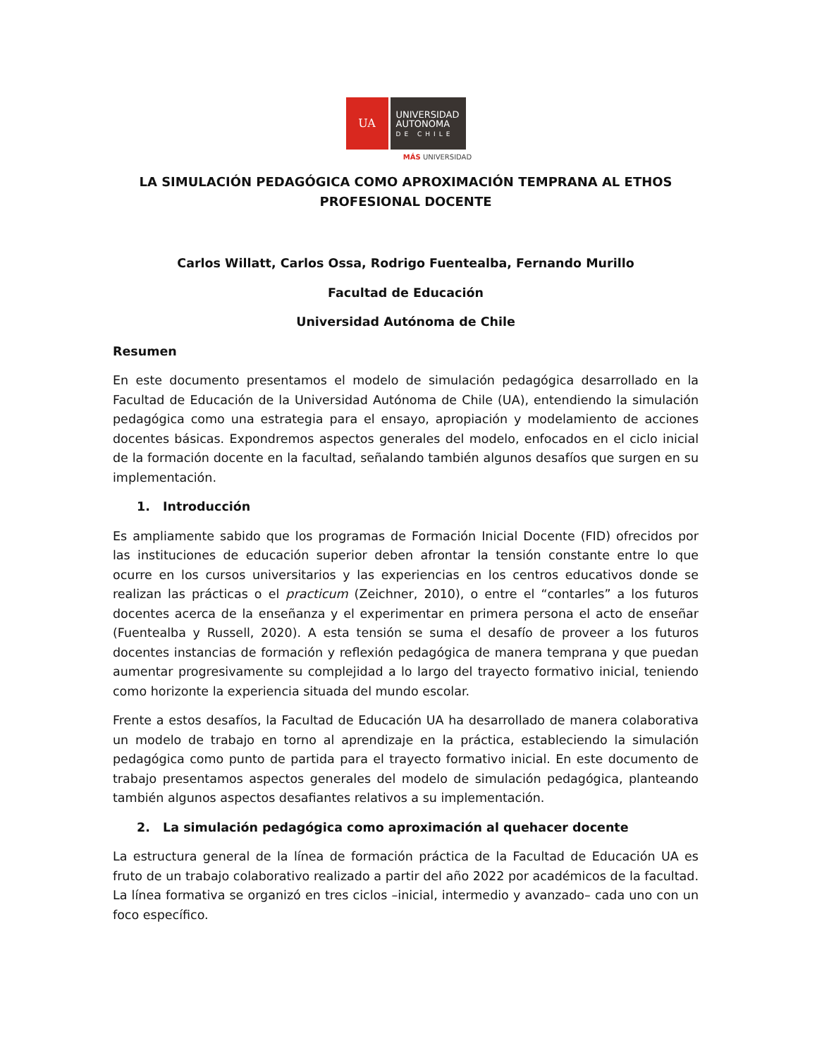UA
UNIVERSIDAD
AUTONOMA
DE CHILE
MÁS UNIVERSIDAD
LA SIMULACIÓN PEDAGÓGICA COMO APROXIMACIÓN TEMPRANA AL ETHOS PROFESIONAL DOCENTE
Carlos Willatt, Carlos Ossa, Rodrigo Fuentealba, Fernando Murillo
Facultad de Educación
Universidad Autónoma de Chile
Resumen
En este documento presentamos el modelo de simulación pedagógica desarrollado en la Facultad de Educación de la Universidad Autónoma de Chile (UA), entendiendo la simulación pedagógica como una estrategia para el ensayo, apropiación y modelamiento de acciones docentes básicas. Expondremos aspectos generales del modelo, enfocados en el ciclo inicial de la formación docente en la facultad, señalando también algunos desafíos que surgen en su implementación.
1. Introducción
Es ampliamente sabido que los programas de Formación Inicial Docente (FID) ofrecidos por las instituciones de educación superior deben afrontar la tensión constante entre lo que ocurre en los cursos universitarios y las experiencias en los centros educativos donde se realizan las prácticas o el practicum (Zeichner, 2010), o entre el “contarles” a los futuros docentes acerca de la enseñanza y el experimentar en primera persona el acto de enseñar (Fuentealba y Russell, 2020). A esta tensión se suma el desafío de proveer a los futuros docentes instancias de formación y reflexión pedagógica de manera temprana y que puedan aumentar progresivamente su complejidad a lo largo del trayecto formativo inicial, teniendo como horizonte la experiencia situada del mundo escolar.
Frente a estos desafíos, la Facultad de Educación UA ha desarrollado de manera colaborativa un modelo de trabajo en torno al aprendizaje en la práctica, estableciendo la simulación pedagógica como punto de partida para el trayecto formativo inicial. En este documento de trabajo presentamos aspectos generales del modelo de simulación pedagógica, planteando también algunos aspectos desafiantes relativos a su implementación.
2. La simulación pedagógica como aproximación al quehacer docente
La estructura general de la línea de formación práctica de la Facultad de Educación UA es fruto de un trabajo colaborativo realizado a partir del año 2022 por académicos de la facultad. La línea formativa se organizó en tres ciclos –inicial, intermedio y avanzado– cada uno con un foco específico.